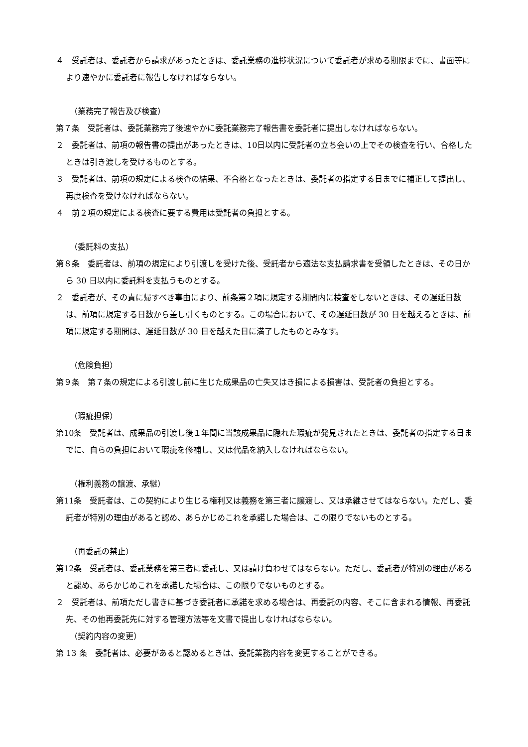４　受託者は、委託者から請求があったときは、委託業務の進捗状況について委託者が求める期限までに、書面等により速やかに委託者に報告しなければならない。
（業務完了報告及び検査）
第７条　受託者は、委託業務完了後速やかに委託業務完了報告書を委託者に提出しなければならない。
２　委託者は、前項の報告書の提出があったときは、10日以内に受託者の立ち会いの上でその検査を行い、合格したときは引き渡しを受けるものとする。
３　受託者は、前項の規定による検査の結果、不合格となったときは、委託者の指定する日までに補正して提出し、再度検査を受けなければならない。
４　前２項の規定による検査に要する費用は受託者の負担とする。
（委託料の支払）
第８条　委託者は、前項の規定により引渡しを受けた後、受託者から適法な支払請求書を受領したときは、その日から 30 日以内に委託料を支払うものとする。
２　委託者が、その責に帰すべき事由により、前条第２項に規定する期間内に検査をしないときは、その遅延日数は、前項に規定する日数から差し引くものとする。この場合において、その遅延日数が 30 日を越えるときは、前項に規定する期間は、遅延日数が 30 日を越えた日に満了したものとみなす。
（危険負担）
第９条　第７条の規定による引渡し前に生じた成果品の亡失又はき損による損害は、受託者の負担とする。
（瑕疵担保）
第10条　受託者は、成果品の引渡し後１年間に当該成果品に隠れた瑕疵が発見されたときは、委託者の指定する日までに、自らの負担において瑕疵を修補し、又は代品を納入しなければならない。
（権利義務の譲渡、承継）
第11条　受託者は、この契約により生じる権利又は義務を第三者に譲渡し、又は承継させてはならない。ただし、委託者が特別の理由があると認め、あらかじめこれを承諾した場合は、この限りでないものとする。
（再委託の禁止）
第12条　受託者は、委託業務を第三者に委託し、又は請け負わせてはならない。ただし、委託者が特別の理由があると認め、あらかじめこれを承諾した場合は、この限りでないものとする。
２　受託者は、前項ただし書きに基づき委託者に承諾を求める場合は、再委託の内容、そこに含まれる情報、再委託先、その他再委託先に対する管理方法等を文書で提出しなければならない。
（契約内容の変更）
第 13 条　委託者は、必要があると認めるときは、委託業務内容を変更することができる。